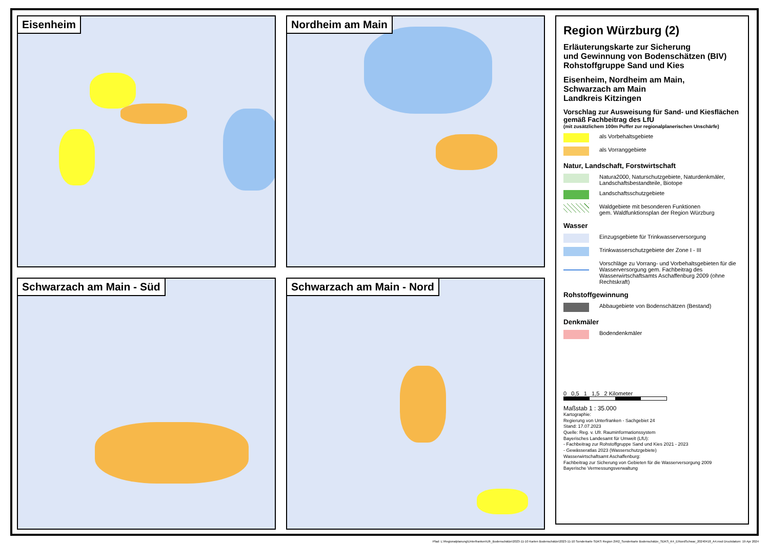Eisenheim
Nordheim am Main
Schwarzach am Main - Süd
Schwarzach am Main - Nord
Region Würzburg (2)
Erläuterungskarte zur Sicherung
und Gewinnung von Bodenschätzen (BIV)
Rohstoffgruppe Sand und Kies
Eisenheim, Nordheim am Main,
Schwarzach am Main
Landkreis Kitzingen
Vorschlag zur Ausweisung für Sand- und Kiesflächen gemäß Fachbeitrag des LfU
(mit zusätzlichem 100m Puffer zur regionalplanerischen Unschärfe)
als Vorbehaltsgebiete
als Vorranggebiete
Natur, Landschaft, Forstwirtschaft
Natura2000, Naturschutzgebiete, Naturdenkmäler, Landschaftsbestandteile, Biotope
Landschaftsschutzgebiete
Waldgebiete mit besonderen Funktionen
gem. Waldfunktionsplan der Region Würzburg
Wasser
Einzugsgebiete für Trinkwasserversorgung
Trinkwasserschutzgebiete der Zone I - III
Vorschläge zu Vorrang- und Vorbehaltsgebieten für die Wasserversorgung gem. Fachbeitrag des Wasserwirtschaftsamts Aschaffenburg 2009 (ohne Rechtskraft)
Rohstoffgewinnung
Abbaugebiete von Bodenschätzen (Bestand)
Denkmäler
Bodendenkmäler
0 0,5 1 1,5 2 Kilometer
Maßstab 1 : 35.000
Kartographie:
Regierung von Unterfranken - Sachgebiet 24
Stand: 17.07.2023
Quelle: Reg. v. Ufr. Rauminformationssystem
Bayerisches Landesamt für Umwelt (LfU):
- Fachbeitrag zur Rohstoffgruppe Sand und Kies 2021 - 2023
- Gewässeratlas 2023 (Wasserschutzgebiete)
Wasserwirtschaftsamt Aschaffenburg:
Fachbeitrag zur Sicherung von Gebieten für die Wasserversorgung 2009
Bayerische Vermessungsverwaltung
Pfad: L:\Regionalplanung\Unterfranken\Ufr_Bodenschätze\2023-11-10 Karten Bodenschätze\2023-11-10 Sonderkarte SDKS Region 2\R2_Sonderkarte Bodenschätze_SDKS_K4_EiNordSchwar_20240418_A4.mxd Druckdatum: 19 Apr 2024